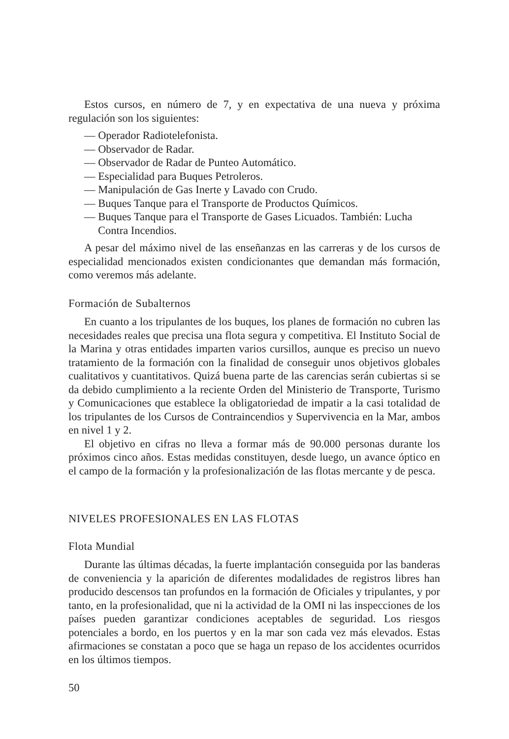Estos cursos, en número de 7, y en expectativa de una nueva y próxima regulación son los siguientes:
— Operador Radiotelefonista.
— Observador de Radar.
— Observador de Radar de Punteo Automático.
— Especialidad para Buques Petroleros.
— Manipulación de Gas Inerte y Lavado con Crudo.
— Buques Tanque para el Transporte de Productos Químicos.
— Buques Tanque para el Transporte de Gases Licuados. También: Lucha Contra Incendios.
A pesar del máximo nivel de las enseñanzas en las carreras y de los cursos de especialidad mencionados existen condicionantes que demandan más formación, como veremos más adelante.
Formación de Subalternos
En cuanto a los tripulantes de los buques, los planes de formación no cubren las necesidades reales que precisa una flota segura y competitiva. El Instituto Social de la Marina y otras entidades imparten varios cursillos, aunque es preciso un nuevo tratamiento de la formación con la finalidad de conseguir unos objetivos globales cualitativos y cuantitativos. Quizá buena parte de las carencias serán cubiertas si se da debido cumplimiento a la reciente Orden del Ministerio de Transporte, Turismo y Comunicaciones que establece la obligatoriedad de impatir a la casi totalidad de los tripulantes de los Cursos de Contraincendios y Supervivencia en la Mar, ambos en nivel 1 y 2.
El objetivo en cifras no lleva a formar más de 90.000 personas durante los próximos cinco años. Estas medidas constituyen, desde luego, un avance óptico en el campo de la formación y la profesionalización de las flotas mercante y de pesca.
NIVELES PROFESIONALES EN LAS FLOTAS
Flota Mundial
Durante las últimas décadas, la fuerte implantación conseguida por las banderas de conveniencia y la aparición de diferentes modalidades de registros libres han producido descensos tan profundos en la formación de Oficiales y tripulantes, y por tanto, en la profesionalidad, que ni la actividad de la OMI ni las inspecciones de los países pueden garantizar condiciones aceptables de seguridad. Los riesgos potenciales a bordo, en los puertos y en la mar son cada vez más elevados. Estas afirmaciones se constatan a poco que se haga un repaso de los accidentes ocurridos en los últimos tiempos.
50